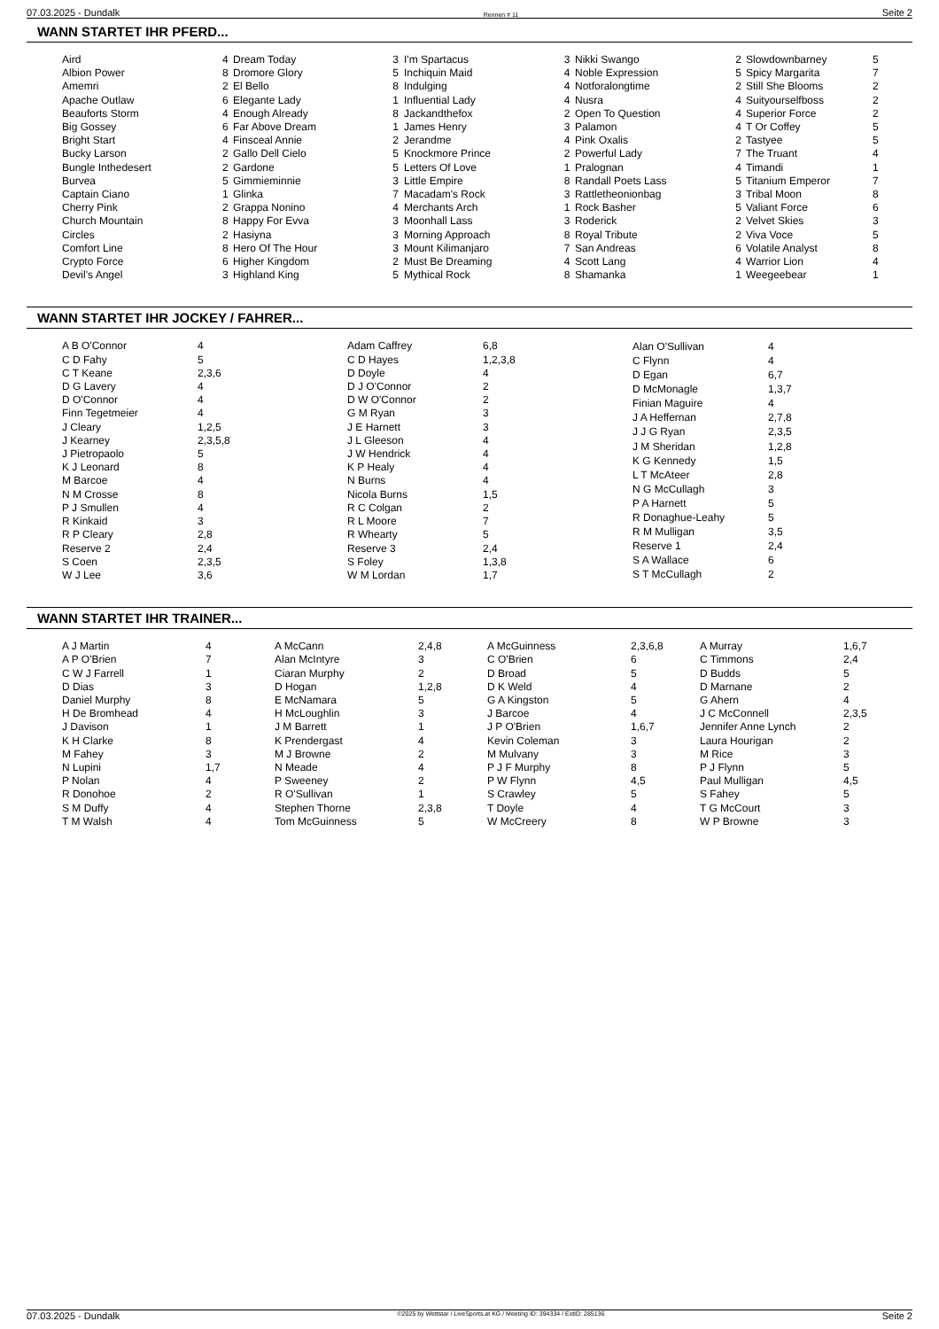07.03.2025 - Dundalk Rennen # 11 Seite 2
WANN STARTET IHR PFERD...
| Aird | 4 |
| Albion Power | 8 |
| Amemri | 2 |
| Apache Outlaw | 6 |
| Beauforts Storm | 4 |
| Big Gossey | 6 |
| Bright Start | 4 |
| Bucky Larson | 2 |
| Bungle Inthedesert | 2 |
| Burvea | 5 |
| Captain Ciano | 1 |
| Cherry Pink | 2 |
| Church Mountain | 8 |
| Circles | 2 |
| Comfort Line | 8 |
| Crypto Force | 6 |
| Devil's Angel | 3 |
| Dream Today | 3 |
| Dromore Glory | 5 |
| El Bello | 8 |
| Elegante Lady | 1 |
| Enough Already | 8 |
| Far Above Dream | 1 |
| Finsceal Annie | 2 |
| Gallo Dell Cielo | 5 |
| Gardone | 5 |
| Gimmieminnie | 3 |
| Glinka | 7 |
| Grappa Nonino | 4 |
| Happy For Evva | 3 |
| Hasiyna | 3 |
| Hero Of The Hour | 3 |
| Higher Kingdom | 2 |
| Highland King | 5 |
| I'm Spartacus | 3 |
| Inchiquin Maid | 4 |
| Indulging | 4 |
| Influential Lady | 4 |
| Jackandthefox | 2 |
| James Henry | 3 |
| Jerandme | 4 |
| Knockmore Prince | 2 |
| Letters Of Love | 1 |
| Little Empire | 8 |
| Macadam's Rock | 3 |
| Merchants Arch | 1 |
| Moonhall Lass | 3 |
| Morning Approach | 8 |
| Mount Kilimanjaro | 7 |
| Must Be Dreaming | 4 |
| Mythical Rock | 8 |
| Nikki Swango | 2 |
| Noble Expression | 5 |
| Notforalongtime | 2 |
| Nusra | 4 |
| Open To Question | 4 |
| Palamon | 4 |
| Pink Oxalis | 2 |
| Powerful Lady | 7 |
| Pralognan | 4 |
| Randall Poets Lass | 5 |
| Rattletheonionbag | 3 |
| Rock Basher | 5 |
| Roderick | 2 |
| Royal Tribute | 2 |
| San Andreas | 6 |
| Scott Lang | 4 |
| Shamanka | 1 |
| Slowdownbarney | 5 |
| Spicy Margarita | 7 |
| Still She Blooms | 2 |
| Suityourselfboss | 2 |
| Superior Force | 2 |
| T Or Coffey | 5 |
| Tastyee | 5 |
| The Truant | 4 |
| Timandi | 1 |
| Titanium Emperor | 7 |
| Tribal Moon | 8 |
| Valiant Force | 6 |
| Velvet Skies | 3 |
| Viva Voce | 5 |
| Volatile Analyst | 8 |
| Warrior Lion | 4 |
| Weegeebear | 1 |
WANN STARTET IHR JOCKEY / FAHRER...
| A B O'Connor | 4 |
| C D Fahy | 5 |
| C T Keane | 2,3,6 |
| D G Lavery | 4 |
| D O'Connor | 4 |
| Finn Tegetmeier | 4 |
| J Cleary | 1,2,5 |
| J Kearney | 2,3,5,8 |
| J Pietropaolo | 5 |
| K J Leonard | 8 |
| M Barcoe | 4 |
| N M Crosse | 8 |
| P J Smullen | 4 |
| R Kinkaid | 3 |
| R P Cleary | 2,8 |
| Reserve 2 | 2,4 |
| S Coen | 2,3,5 |
| W J Lee | 3,6 |
| Adam Caffrey | 6,8 |
| C D Hayes | 1,2,3,8 |
| D Doyle | 4 |
| D J O'Connor | 2 |
| D W O'Connor | 2 |
| G M Ryan | 3 |
| J E Harnett | 3 |
| J L Gleeson | 4 |
| J W Hendrick | 4 |
| K P Healy | 4 |
| N Burns | 4 |
| Nicola Burns | 1,5 |
| R C Colgan | 2 |
| R L Moore | 7 |
| R Whearty | 5 |
| Reserve 3 | 2,4 |
| S Foley | 1,3,8 |
| W M Lordan | 1,7 |
| Alan O'Sullivan | 4 |
| C Flynn | 4 |
| D Egan | 6,7 |
| D McMonagle | 1,3,7 |
| Finian Maguire | 4 |
| J A Heffernan | 2,7,8 |
| J J G Ryan | 2,3,5 |
| J M Sheridan | 1,2,8 |
| K G Kennedy | 1,5 |
| L T McAteer | 2,8 |
| N G McCullagh | 3 |
| P A Harnett | 5 |
| R Donaghue-Leahy | 5 |
| R M Mulligan | 3,5 |
| Reserve 1 | 2,4 |
| S A Wallace | 6 |
| S T McCullagh | 2 |
WANN STARTET IHR TRAINER...
| A J Martin | 4 |
| A P O'Brien | 7 |
| C W J Farrell | 1 |
| D Dias | 3 |
| Daniel Murphy | 8 |
| H De Bromhead | 4 |
| J Davison | 1 |
| K H Clarke | 8 |
| M Fahey | 3 |
| N Lupini | 1,7 |
| P Nolan | 4 |
| R Donohoe | 2 |
| S M Duffy | 4 |
| T M Walsh | 4 |
| A McCann | 2,4,8 |
| Alan McIntyre | 3 |
| Ciaran Murphy | 2 |
| D Hogan | 1,2,8 |
| E McNamara | 5 |
| H McLoughlin | 3 |
| J M Barrett | 1 |
| K Prendergast | 4 |
| M J Browne | 2 |
| N Meade | 4 |
| P Sweeney | 2 |
| R O'Sullivan | 1 |
| Stephen Thorne | 2,3,8 |
| Tom McGuinness | 5 |
| A McGuinness | 2,3,6,8 |
| C O'Brien | 6 |
| D Broad | 5 |
| D K Weld | 4 |
| G A Kingston | 5 |
| J Barcoe | 4 |
| J P O'Brien | 1,6,7 |
| Kevin Coleman | 3 |
| M Mulvany | 3 |
| P J F Murphy | 8 |
| P W Flynn | 4,5 |
| S Crawley | 5 |
| T Doyle | 4 |
| W McCreery | 8 |
| A Murray | 1,6,7 |
| C Timmons | 2,4 |
| D Budds | 5 |
| D Marnane | 2 |
| G Ahern | 4 |
| J C McConnell | 2,3,5 |
| Jennifer Anne Lynch | 2 |
| Laura Hourigan | 2 |
| M Rice | 3 |
| P J Flynn | 5 |
| Paul Mulligan | 4,5 |
| S Fahey | 5 |
| T G McCourt | 3 |
| W P Browne | 3 |
07.03.2025 - Dundalk ©2025 by Wettstar / LiveSports.at KG / Meeting ID: 394334 / ExtID: 285136 Seite 2